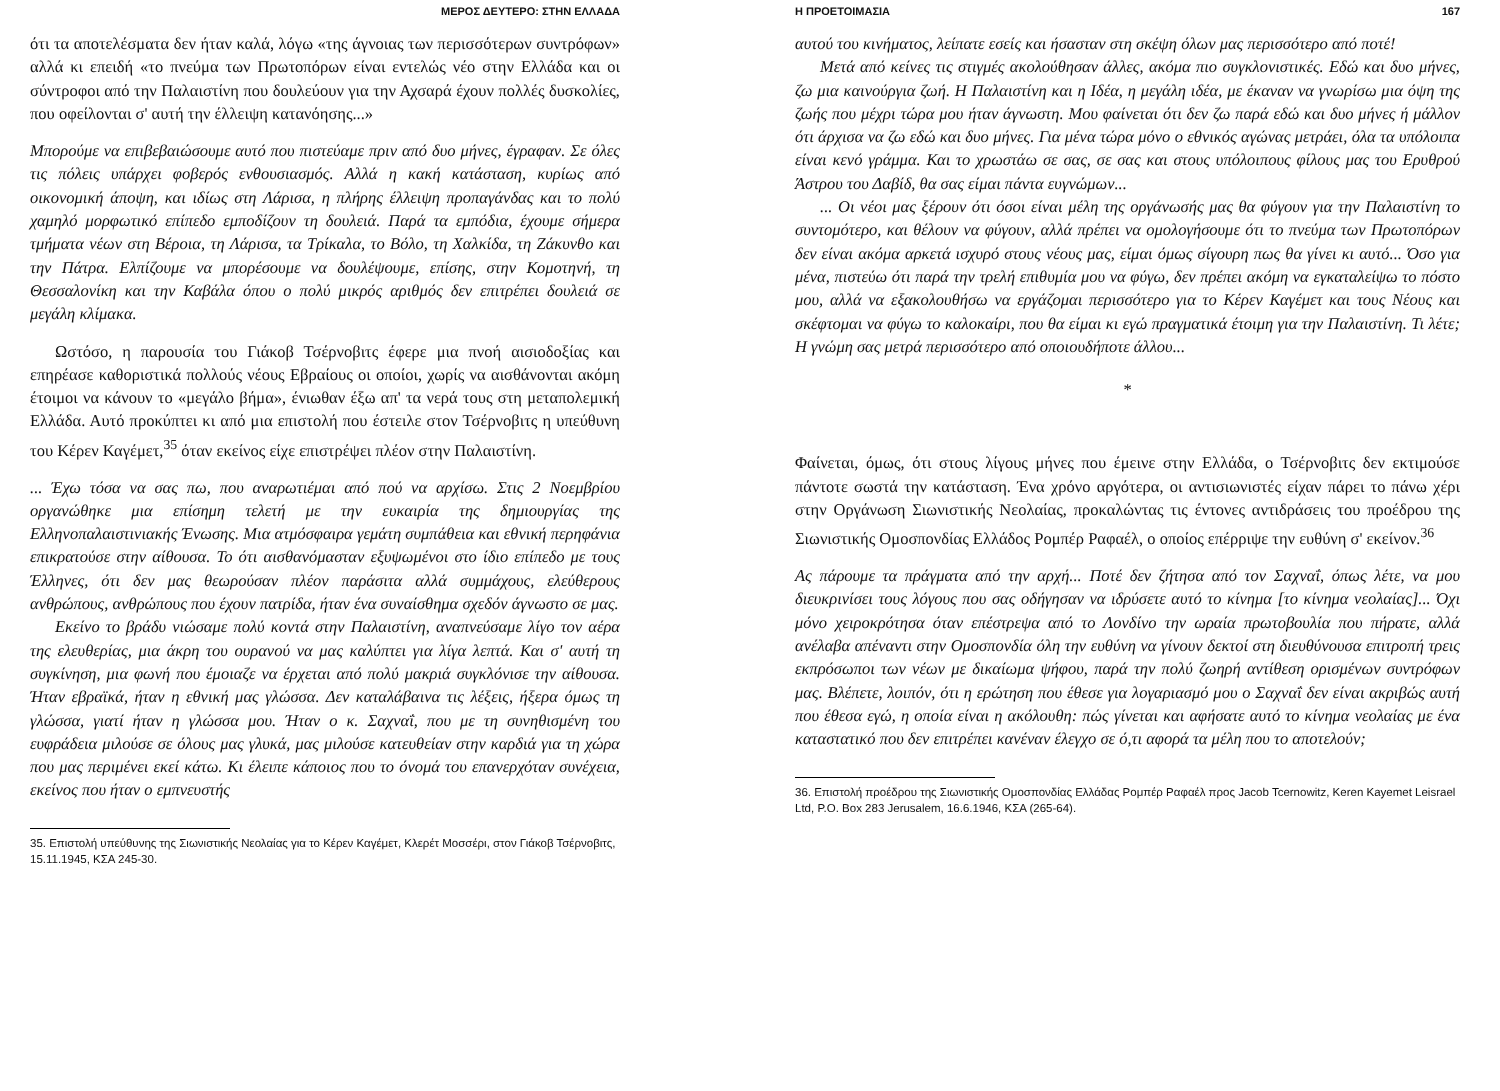ΜΕΡΟΣ ΔΕΥΤΕΡΟ: ΣΤΗΝ ΕΛΛΑΔΑ
ότι τα αποτελέσματα δεν ήταν καλά, λόγω «της άγνοιας των περισσότερων συντρόφων» αλλά κι επειδή «το πνεύμα των Πρωτοπόρων είναι εντελώς νέο στην Ελλάδα και οι σύντροφοι από την Παλαιστίνη που δουλεύουν για την Αχσαρά έχουν πολλές δυσκολίες, που οφείλονται σ' αυτή την έλλειψη κατανόησης...»
Μπορούμε να επιβεβαιώσουμε αυτό που πιστεύαμε πριν από δυο μήνες, έγραφαν. Σε όλες τις πόλεις υπάρχει φοβερός ενθουσιασμός. Αλλά η κακή κατάσταση, κυρίως από οικονομική άποψη, και ιδίως στη Λάρισα, η πλήρης έλλειψη προπαγάνδας και το πολύ χαμηλό μορφωτικό επίπεδο εμποδίζουν τη δουλειά. Παρά τα εμπόδια, έχουμε σήμερα τμήματα νέων στη Βέροια, τη Λάρισα, τα Τρίκαλα, το Βόλο, τη Χαλκίδα, τη Ζάκυνθο και την Πάτρα. Ελπίζουμε να μπορέσουμε να δουλέψουμε, επίσης, στην Κομοτηνή, τη Θεσσαλονίκη και την Καβάλα όπου ο πολύ μικρός αριθμός δεν επιτρέπει δουλειά σε μεγάλη κλίμακα.
Ωστόσο, η παρουσία του Γιάκοβ Τσέρνοβιτς έφερε μια πνοή αισιοδοξίας και επηρέασε καθοριστικά πολλούς νέους Εβραίους οι οποίοι, χωρίς να αισθάνονται ακόμη έτοιμοι να κάνουν το «μεγάλο βήμα», ένιωθαν έξω απ' τα νερά τους στη μεταπολεμική Ελλάδα. Αυτό προκύπτει κι από μια επιστολή που έστειλε στον Τσέρνοβιτς η υπεύθυνη του Κέρεν Καγέμετ,<sup>35</sup> όταν εκείνος είχε επιστρέψει πλέον στην Παλαιστίνη.
... Έχω τόσα να σας πω, που αναρωτιέμαι από πού να αρχίσω. Στις 2 Νοεμβρίου οργανώθηκε μια επίσημη τελετή με την ευκαιρία της δημιουργίας της Ελληνοπαλαιστινιακής Ένωσης. Μια ατμόσφαιρα γεμάτη συμπάθεια και εθνική περηφάνια επικρατούσε στην αίθουσα. Το ότι αισθανόμασταν εξυψωμένοι στο ίδιο επίπεδο με τους Έλληνες, ότι δεν μας θεωρούσαν πλέον παράσιτα αλλά συμμάχους, ελεύθερους ανθρώπους, ανθρώπους που έχουν πατρίδα, ήταν ένα συναίσθημα σχεδόν άγνωστο σε μας.
Εκείνο το βράδυ νιώσαμε πολύ κοντά στην Παλαιστίνη, αναπνεύσαμε λίγο τον αέρα της ελευθερίας, μια άκρη του ουρανού να μας καλύπτει για λίγα λεπτά. Και σ' αυτή τη συγκίνηση, μια φωνή που έμοιαζε να έρχεται από πολύ μακριά συγκλόνισε την αίθουσα. Ήταν εβραϊκά, ήταν η εθνική μας γλώσσα. Δεν καταλάβαινα τις λέξεις, ήξερα όμως τη γλώσσα, γιατί ήταν η γλώσσα μου. Ήταν ο κ. Σαχναΐ, που με τη συνηθισμένη του ευφράδεια μιλούσε σε όλους μας γλυκά, μας μιλούσε κατευθείαν στην καρδιά για τη χώρα που μας περιμένει εκεί κάτω. Κι έλειπε κάποιος που το όνομά του επανερχόταν συνέχεια, εκείνος που ήταν ο εμπνευστής
35. Επιστολή υπεύθυνης της Σιωνιστικής Νεολαίας για το Κέρεν Καγέμετ, Κλερέτ Μοσσέρι, στον Γιάκοβ Τσέρνοβιτς, 15.11.1945, ΚΣΑ 245-30.
Η ΠΡΟΕΤΟΙΜΑΣΙΑ 167
αυτού του κινήματος, λείπατε εσείς και ήσασταν στη σκέψη όλων μας περισσότερο από ποτέ!
Μετά από κείνες τις στιγμές ακολούθησαν άλλες, ακόμα πιο συγκλονιστικές. Εδώ και δυο μήνες, ζω μια καινούργια ζωή. Η Παλαιστίνη και η Ιδέα, η μεγάλη ιδέα, με έκαναν να γνωρίσω μια όψη της ζωής που μέχρι τώρα μου ήταν άγνωστη. Μου φαίνεται ότι δεν ζω παρά εδώ και δυο μήνες ή μάλλον ότι άρχισα να ζω εδώ και δυο μήνες. Για μένα τώρα μόνο ο εθνικός αγώνας μετράει, όλα τα υπόλοιπα είναι κενό γράμμα. Και το χρωστάω σε σας, σε σας και στους υπόλοιπους φίλους μας του Ερυθρού Άστρου του Δαβίδ, θα σας είμαι πάντα ευγνώμων...
... Οι νέοι μας ξέρουν ότι όσοι είναι μέλη της οργάνωσής μας θα φύγουν για την Παλαιστίνη το συντομότερο, και θέλουν να φύγουν, αλλά πρέπει να ομολογήσουμε ότι το πνεύμα των Πρωτοπόρων δεν είναι ακόμα αρκετά ισχυρό στους νέους μας, είμαι όμως σίγουρη πως θα γίνει κι αυτό... Όσο για μένα, πιστεύω ότι παρά την τρελή επιθυμία μου να φύγω, δεν πρέπει ακόμη να εγκαταλείψω το πόστο μου, αλλά να εξακολουθήσω να εργάζομαι περισσότερο για το Κέρεν Καγέμετ και τους Νέους και σκέφτομαι να φύγω το καλοκαίρι, που θα είμαι κι εγώ πραγματικά έτοιμη για την Παλαιστίνη. Τι λέτε; Η γνώμη σας μετρά περισσότερο από οποιουδήποτε άλλου...
*
Φαίνεται, όμως, ότι στους λίγους μήνες που έμεινε στην Ελλάδα, ο Τσέρνοβιτς δεν εκτιμούσε πάντοτε σωστά την κατάσταση. Ένα χρόνο αργότερα, οι αντισιωνιστές είχαν πάρει το πάνω χέρι στην Οργάνωση Σιωνιστικής Νεολαίας, προκαλώντας τις έντονες αντιδράσεις του προέδρου της Σιωνιστικής Ομοσπονδίας Ελλάδος Ρομπέρ Ραφαέλ, ο οποίος επέρριψε την ευθύνη σ' εκείνον.<sup>36</sup>
Ας πάρουμε τα πράγματα από την αρχή... Ποτέ δεν ζήτησα από τον Σαχναΐ, όπως λέτε, να μου διευκρινίσει τους λόγους που σας οδήγησαν να ιδρύσετε αυτό το κίνημα [το κίνημα νεολαίας]... Όχι μόνο χειροκρότησα όταν επέστρεψα από το Λονδίνο την ωραία πρωτοβουλία που πήρατε, αλλά ανέλαβα απέναντι στην Ομοσπονδία όλη την ευθύνη να γίνουν δεκτοί στη διευθύνουσα επιτροπή τρεις εκπρόσωποι των νέων με δικαίωμα ψήφου, παρά την πολύ ζωηρή αντίθεση ορισμένων συντρόφων μας. Βλέπετε, λοιπόν, ότι η ερώτηση που έθεσε για λογαριασμό μου ο Σαχναΐ δεν είναι ακριβώς αυτή που έθεσα εγώ, η οποία είναι η ακόλουθη: πώς γίνεται και αφήσατε αυτό το κίνημα νεολαίας με ένα καταστατικό που δεν επιτρέπει κανέναν έλεγχο σε ό,τι αφορά τα μέλη που το αποτελούν;
36. Επιστολή προέδρου της Σιωνιστικής Ομοσπονδίας Ελλάδας Ρομπέρ Ραφαέλ προς Jacob Tcernowitz, Keren Kayemet Leisrael Ltd, P.O. Box 283 Jerusalem, 16.6.1946, ΚΣΑ (265-64).